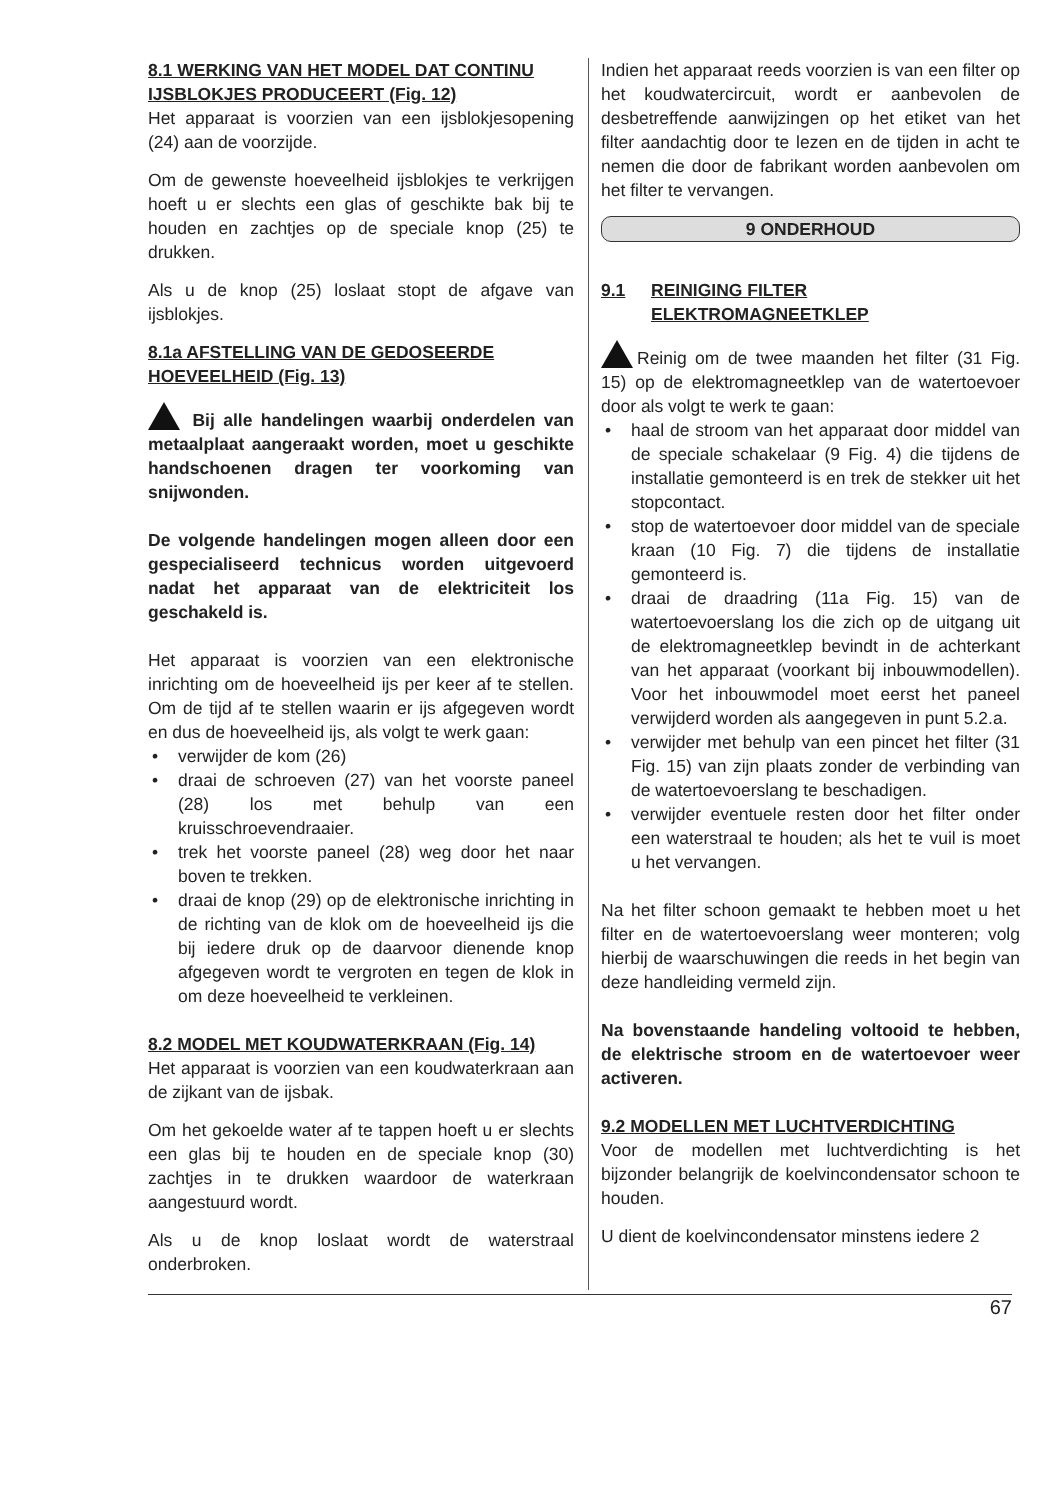8.1 WERKING VAN HET MODEL DAT CONTINU IJSBLOKJES PRODUCEERT (Fig. 12)
Het apparaat is voorzien van een ijsblokjesopening (24) aan de voorzijde.
Om de gewenste hoeveelheid ijsblokjes te verkrijgen hoeft u er slechts een glas of geschikte bak bij te houden en zachtjes op de speciale knop (25) te drukken.
Als u de knop (25) loslaat stopt de afgave van ijsblokjes.
8.1a AFSTELLING VAN DE GEDOSEERDE HOEVEELHEID (Fig. 13)
Bij alle handelingen waarbij onderdelen van metaalplaat aangeraakt worden, moet u geschikte handschoenen dragen ter voorkoming van snijwonden.
De volgende handelingen mogen alleen door een gespecialiseerd technicus worden uitgevoerd nadat het apparaat van de elektriciteit los geschakeld is.
Het apparaat is voorzien van een elektronische inrichting om de hoeveelheid ijs per keer af te stellen. Om de tijd af te stellen waarin er ijs afgegeven wordt en dus de hoeveelheid ijs, als volgt te werk gaan:
• verwijder de kom (26)
• draai de schroeven (27) van het voorste paneel (28) los met behulp van een kruisschroevendraaier.
• trek het voorste paneel (28) weg door het naar boven te trekken.
• draai de knop (29) op de elektronische inrichting in de richting van de klok om de hoeveelheid ijs die bij iedere druk op de daarvoor dienende knop afgegeven wordt te vergroten en tegen de klok in om deze hoeveelheid te verkleinen.
8.2 MODEL MET KOUDWATERKRAAN (Fig. 14)
Het apparaat is voorzien van een koudwaterkraan aan de zijkant van de ijsbak.
Om het gekoelde water af te tappen hoeft u er slechts een glas bij te houden en de speciale knop (30) zachtjes in te drukken waardoor de waterkraan aangestuurd wordt.
Als u de knop loslaat wordt de waterstraal onderbroken.
Indien het apparaat reeds voorzien is van een filter op het koudwatercircuit, wordt er aanbevolen de desbetreffende aanwijzingen op het etiket van het filter aandachtig door te lezen en de tijden in acht te nemen die door de fabrikant worden aanbevolen om het filter te vervangen.
9 ONDERHOUD
9.1 REINIGING FILTER
ELEKTROMAGNEETKLEP
Reinig om de twee maanden het filter (31 Fig. 15) op de elektromagneetklep van de watertoevoer door als volgt te werk te gaan:
• haal de stroom van het apparaat door middel van de speciale schakelaar (9 Fig. 4) die tijdens de installatie gemonteerd is en trek de stekker uit het stopcontact.
• stop de watertoevoer door middel van de speciale kraan (10 Fig. 7) die tijdens de installatie gemonteerd is.
• draai de draadring (11a Fig. 15) van de watertoevoerslang los die zich op de uitgang uit de elektromagneetklep bevindt in de achterkant van het apparaat (voorkant bij inbouwmodellen). Voor het inbouwmodel moet eerst het paneel verwijderd worden als aangegeven in punt 5.2.a.
• verwijder met behulp van een pincet het filter (31 Fig. 15) van zijn plaats zonder de verbinding van de watertoevoerslang te beschadigen.
• verwijder eventuele resten door het filter onder een waterstraal te houden; als het te vuil is moet u het vervangen.
Na het filter schoon gemaakt te hebben moet u het filter en de watertoevoerslang weer monteren; volg hierbij de waarschuwingen die reeds in het begin van deze handleiding vermeld zijn.
Na bovenstaande handeling voltooid te hebben, de elektrische stroom en de watertoevoer weer activeren.
9.2 MODELLEN MET LUCHTVERDICHTING
Voor de modellen met luchtverdichting is het bijzonder belangrijk de koelvincondensator schoon te houden.
U dient de koelvincondensator minstens iedere 2
67